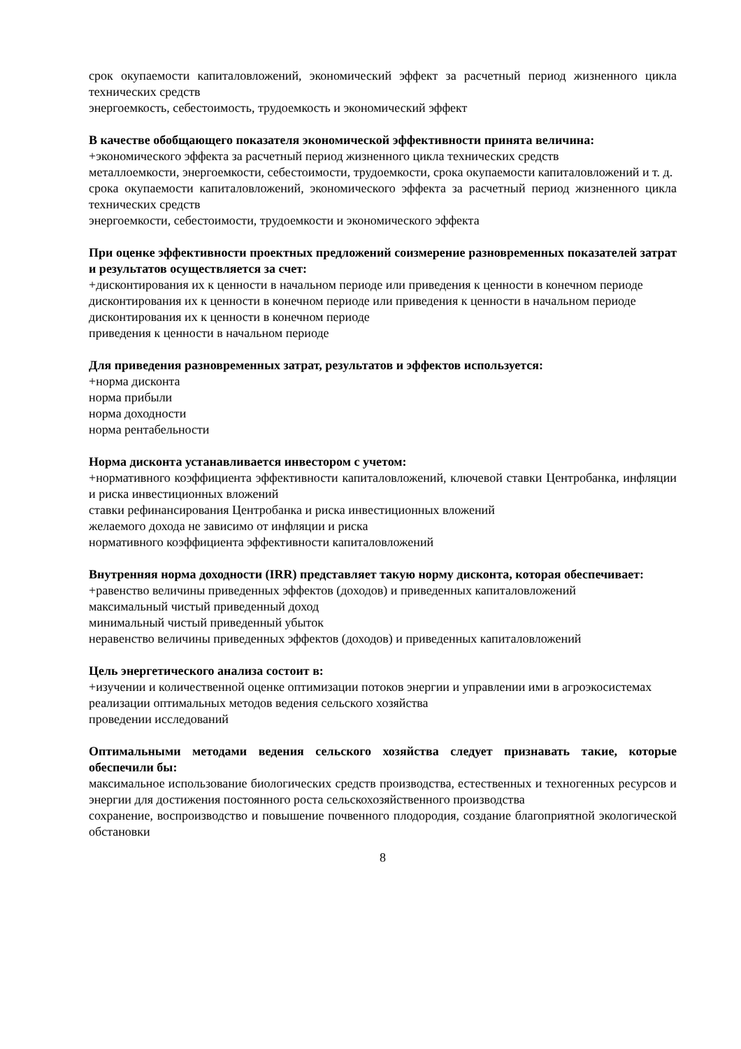срок окупаемости капиталовложений, экономический эффект за расчетный период жизненного цикла технических средств
энергоемкость, себестоимость, трудоемкость и экономический эффект
В качестве обобщающего показателя экономической эффективности принята величина:
+экономического эффекта за расчетный период жизненного цикла технических средств
металлоемкости, энергоемкости, себестоимости, трудоемкости, срока окупаемости капиталовложений и т. д.
срока окупаемости капиталовложений, экономического эффекта за расчетный период жизненного цикла технических средств
энергоемкости, себестоимости, трудоемкости и экономического эффекта
При оценке эффективности проектных предложений соизмерение разновременных показателей затрат и результатов осуществляется за счет:
+дисконтирования их к ценности в начальном периоде или приведения к ценности в конечном периоде
дисконтирования их к ценности в конечном периоде или приведения к ценности в начальном периоде
дисконтирования их к ценности в конечном периоде
приведения к ценности в начальном периоде
Для приведения разновременных затрат, результатов и эффектов используется:
+норма дисконта
норма прибыли
норма доходности
норма рентабельности
Норма дисконта устанавливается инвестором с учетом:
+нормативного коэффициента эффективности капиталовложений, ключевой ставки Центробанка, инфляции и риска инвестиционных вложений
ставки рефинансирования Центробанка и риска инвестиционных вложений
желаемого дохода не зависимо от инфляции и риска
нормативного коэффициента эффективности капиталовложений
Внутренняя норма доходности (IRR) представляет такую норму дисконта, которая обеспечивает:
+равенство величины приведенных эффектов (доходов) и приведенных капиталовложений
максимальный чистый приведенный доход
минимальный чистый приведенный убыток
неравенство величины приведенных эффектов (доходов) и приведенных капиталовложений
Цель энергетического анализа состоит в:
+изучении и количественной оценке оптимизации потоков энергии и управлении ими в агроэкосистемах
реализации оптимальных методов ведения сельского хозяйства
проведении исследований
Оптимальными методами ведения сельского хозяйства следует признавать такие, которые обеспечили бы:
максимальное использование биологических средств производства, естественных и техногенных ресурсов и энергии для достижения постоянного роста сельскохозяйственного производства
сохранение, воспроизводство и повышение почвенного плодородия, создание благоприятной экологической обстановки
8